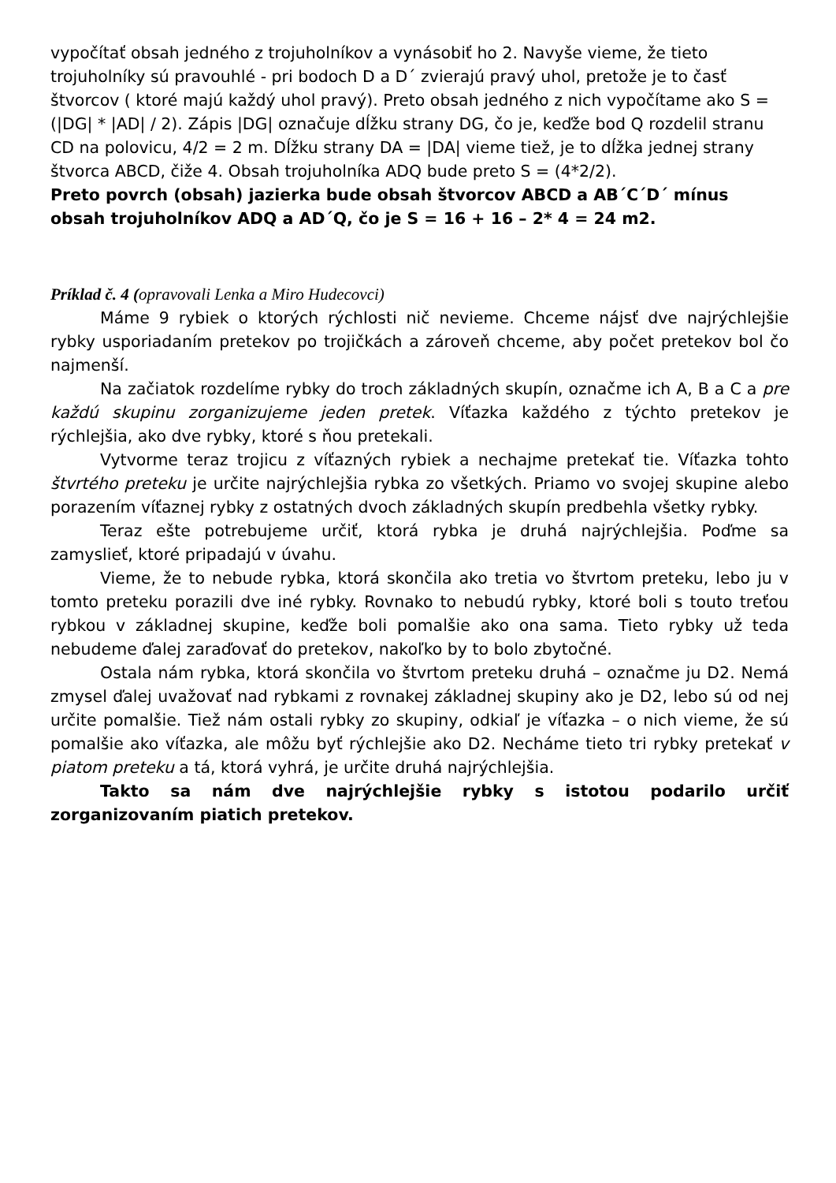vypočítať obsah jedného z trojuholníkov a vynásobiť ho 2. Navyše vieme, že tieto trojuholníky sú pravouhlé - pri bodoch D a D´ zvierajú pravý uhol, pretože je to časť štvorcov ( ktoré majú každý uhol pravý). Preto obsah jedného z nich vypočítame ako S = (|DG| * |AD| / 2). Zápis |DG| označuje dĺžku strany DG, čo je, keďže bod Q rozdelil stranu CD na polovicu, 4/2 = 2 m. Dĺžku strany DA = |DA| vieme tiež, je to dĺžka jednej strany štvorca ABCD, čiže 4. Obsah trojuholníka ADQ bude preto S = (4*2/2).
Preto povrch (obsah) jazierka bude obsah štvorcov ABCD a AB´C´D´ mínus obsah trojuholníkov ADQ a AD´Q, čo je S = 16 + 16 – 2* 4 = 24 m2.
Príklad č. 4 (opravovali Lenka a Miro Hudecovci)
Máme 9 rybiek o ktorých rýchlosti nič nevieme. Chceme nájsť dve najrýchlejšie rybky usporiadaním pretekov po trojičkách a zároveň chceme, aby počet pretekov bol čo najmenší.
Na začiatok rozdelíme rybky do troch základných skupín, označme ich A, B a C a pre každú skupinu zorganizujeme jeden pretek. Víťazka každého z týchto pretekov je rýchlejšia, ako dve rybky, ktoré s ňou pretekali.
Vytvorme teraz trojicu z víťazných rybiek a nechajme pretekať tie. Víťazka tohto štvrtého preteku je určite najrýchlejšia rybka zo všetkých. Priamo vo svojej skupine alebo porazením víťaznej rybky z ostatných dvoch základných skupín predbehla všetky rybky.
Teraz ešte potrebujeme určiť, ktorá rybka je druhá najrýchlejšia. Poďme sa zamyslieť, ktoré pripadajú v úvahu.
Vieme, že to nebude rybka, ktorá skončila ako tretia vo štvrtom preteku, lebo ju v tomto preteku porazili dve iné rybky. Rovnako to nebudú rybky, ktoré boli s touto treťou rybkou v základnej skupine, keďže boli pomalšie ako ona sama. Tieto rybky už teda nebudeme ďalej zaraďovať do pretekov, nakoľko by to bolo zbytočné.
Ostala nám rybka, ktorá skončila vo štvrtom preteku druhá – označme ju D2. Nemá zmysel ďalej uvažovať nad rybkami z rovnakej základnej skupiny ako je D2, lebo sú od nej určite pomalšie. Tiež nám ostali rybky zo skupiny, odkiaľ je víťazka – o nich vieme, že sú pomalšie ako víťazka, ale môžu byť rýchlejšie ako D2. Necháme tieto tri rybky pretekať v piatom preteku a tá, ktorá vyhrá, je určite druhá najrýchlejšia.
Takto sa nám dve najrýchlejšie rybky s istotou podarilo určiť zorganizovaním piatich pretekov.